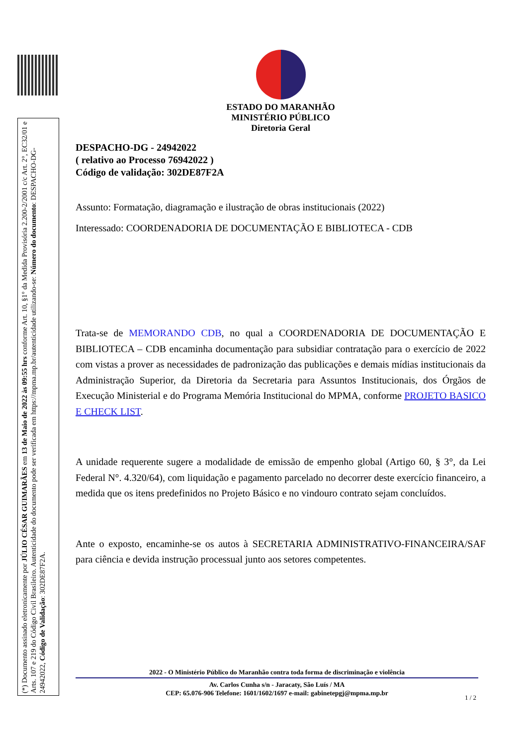(*) Documento assinado eletronicamente por JÚLIO CÉSAR GUIMARÃES em 13 de Maio de 2022 às 09:55 hrs conforme Art. 10, §1° da Medida Provisória 2.200-2/2001 c/c Art. 2°, EC32/01 e Arts. 107 e 219 do Código Civil Brasileiro. Autenticidade do documento pode ser verificada em https://mpma.mp.br/autenticidade utilizando-se: Número do documento: DESPACHO-DG-24942022, Código de Validação: 302DE87F2A.
ESTADO DO MARANHÃO
MINISTÉRIO PÚBLICO
Diretoria Geral
DESPACHO-DG - 24942022
( relativo ao Processo 76942022 )
Código de validação: 302DE87F2A
Assunto: Formatação, diagramação e ilustração de obras institucionais (2022)
Interessado: COORDENADORIA DE DOCUMENTAÇÃO E BIBLIOTECA - CDB
Trata-se de MEMORANDO CDB, no qual a COORDENADORIA DE DOCUMENTAÇÃO E BIBLIOTECA – CDB encaminha documentação para subsidiar contratação para o exercício de 2022 com vistas a prover as necessidades de padronização das publicações e demais mídias institucionais da Administração Superior, da Diretoria da Secretaria para Assuntos Institucionais, dos Órgãos de Execução Ministerial e do Programa Memória Institucional do MPMA, conforme PROJETO BASICO E CHECK LIST.
A unidade requerente sugere a modalidade de emissão de empenho global (Artigo 60, § 3°, da Lei Federal N°. 4.320/64), com liquidação e pagamento parcelado no decorrer deste exercício financeiro, a medida que os itens predefinidos no Projeto Básico e no vindouro contrato sejam concluídos.
Ante o exposto, encaminhe-se os autos à SECRETARIA ADMINISTRATIVO-FINANCEIRA/SAF para ciência e devida instrução processual junto aos setores competentes.
2022 - O Ministério Público do Maranhão contra toda forma de discriminação e violência
Av. Carlos Cunha s/n - Jaracaty, São Luís / MA
CEP: 65.076-906 Telefone: 1601/1602/1697 e-mail: gabinetepgj@mpma.mp.br
1 / 2